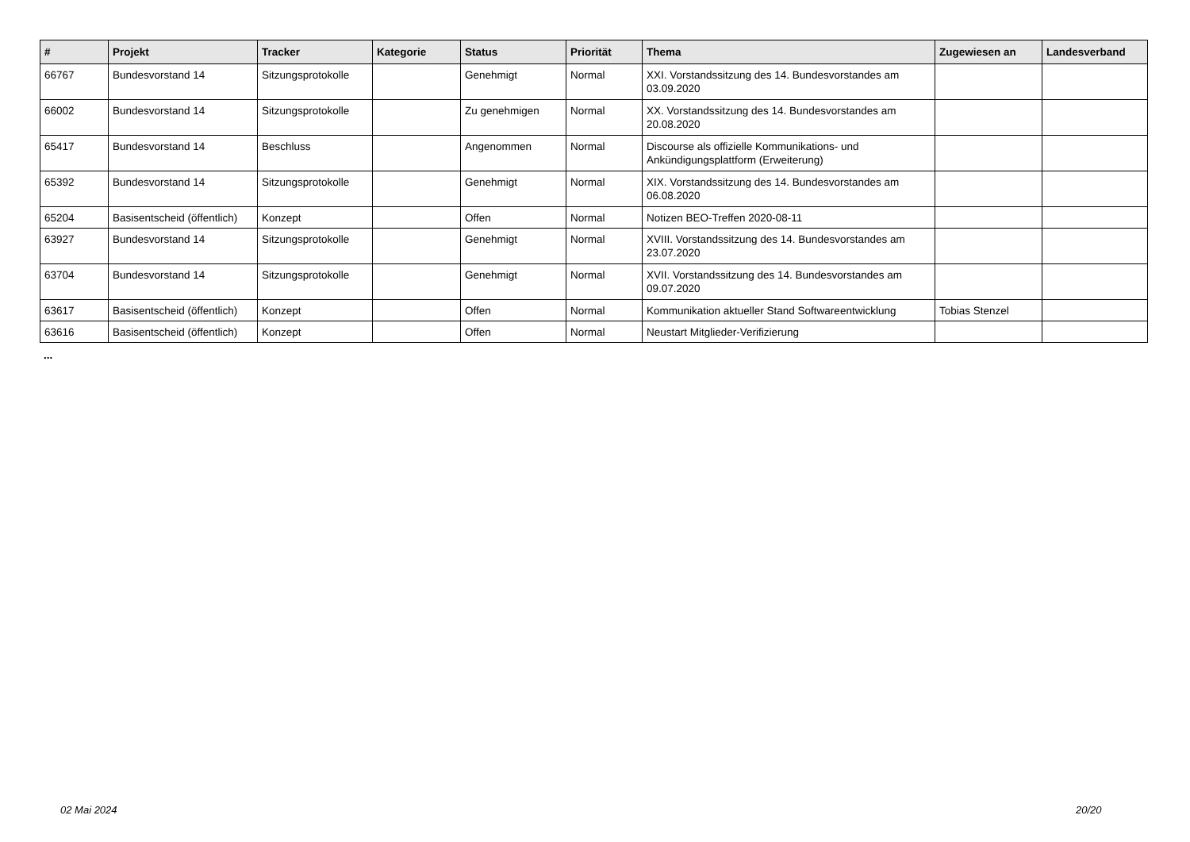| # | Projekt | Tracker | Kategorie | Status | Priorität | Thema | Zugewiesen an | Landesverband |
| --- | --- | --- | --- | --- | --- | --- | --- | --- |
| 66767 | Bundesvorstand 14 | Sitzungsprotokolle | | Genehmigt | Normal | XXI. Vorstandssitzung des 14. Bundesvorstandes am 03.09.2020 | | |
| 66002 | Bundesvorstand 14 | Sitzungsprotokolle | | Zu genehmigen | Normal | XX. Vorstandssitzung des 14. Bundesvorstandes am 20.08.2020 | | |
| 65417 | Bundesvorstand 14 | Beschluss | | Angenommen | Normal | Discourse als offizielle Kommunikations- und Ankündigungsplattform (Erweiterung) | | |
| 65392 | Bundesvorstand 14 | Sitzungsprotokolle | | Genehmigt | Normal | XIX. Vorstandssitzung des 14. Bundesvorstandes am 06.08.2020 | | |
| 65204 | Basisentscheid (öffentlich) | Konzept | | Offen | Normal | Notizen BEO-Treffen 2020-08-11 | | |
| 63927 | Bundesvorstand 14 | Sitzungsprotokolle | | Genehmigt | Normal | XVIII. Vorstandssitzung des 14. Bundesvorstandes am 23.07.2020 | | |
| 63704 | Bundesvorstand 14 | Sitzungsprotokolle | | Genehmigt | Normal | XVII. Vorstandssitzung des 14. Bundesvorstandes am 09.07.2020 | | |
| 63617 | Basisentscheid (öffentlich) | Konzept | | Offen | Normal | Kommunikation aktueller Stand Softwareentwicklung | Tobias Stenzel | |
| 63616 | Basisentscheid (öffentlich) | Konzept | | Offen | Normal | Neustart Mitglieder-Verifizierung | | |
...
02 Mai 2024 20/20